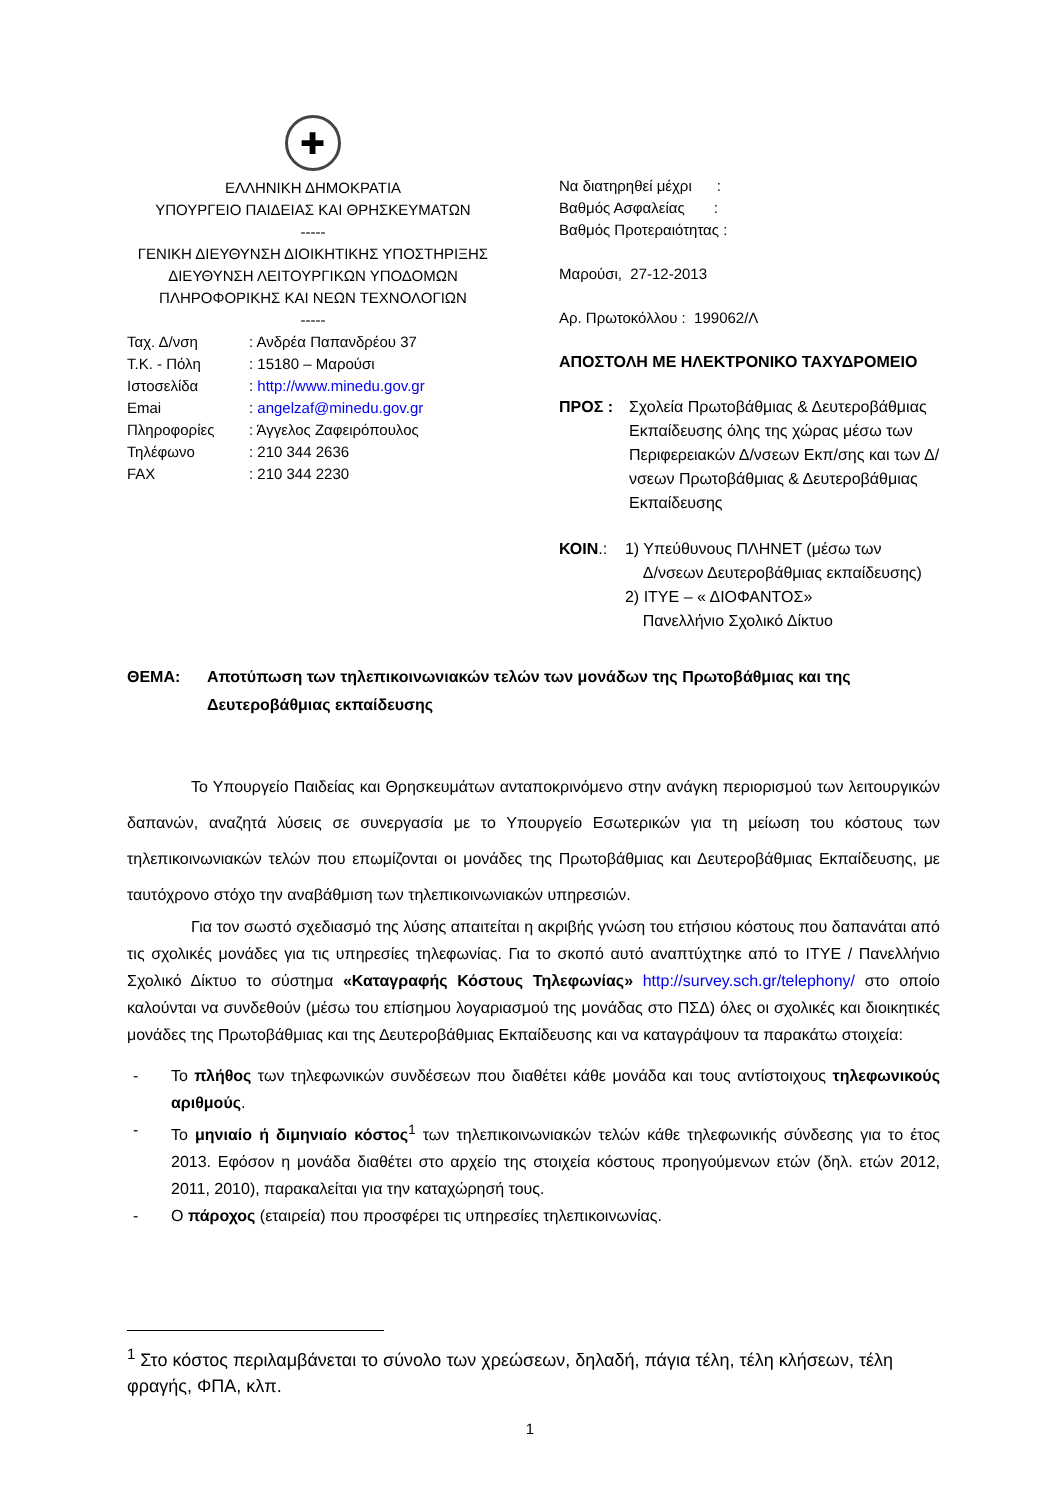✚
ΕΛΛΗΝΙΚΗ ΔΗΜΟΚΡΑΤΙΑ
ΥΠΟΥΡΓΕΙΟ ΠΑΙΔΕΙΑΣ ΚΑΙ ΘΡΗΣΚΕΥΜΑΤΩΝ
-----
ΓΕΝΙΚΗ ΔΙΕΥΘΥΝΣΗ ΔΙΟΙΚΗΤΙΚΗΣ ΥΠΟΣΤΗΡΙΞΗΣ
ΔΙΕΥΘΥΝΣΗ ΛΕΙΤΟΥΡΓΙΚΩΝ ΥΠΟΔΟΜΩΝ
ΠΛΗΡΟΦΟΡΙΚΗΣ ΚΑΙ ΝΕΩΝ ΤΕΧΝΟΛΟΓΙΩΝ
-----
| Ταχ. Δ/νση | : Ανδρέα Παπανδρέου 37 |
| Τ.Κ. - Πόλη | : 15180 – Μαρούσι |
| Ιστοσελίδα | : http://www.minedu.gov.gr |
| Emai | : angelzaf@minedu.gov.gr |
| Πληροφορίες | : Άγγελος Ζαφειρόπουλος |
| Τηλέφωνο | : 210 344 2636 |
| FAX | : 210 344 2230 |
Να διατηρηθεί μέχρι :
Βαθμός Ασφαλείας :
Βαθμός Προτεραιότητας :
Μαρούσι, 27-12-2013
Αρ. Πρωτοκόλλου : 199062/Λ
ΑΠΟΣΤΟΛΗ ΜΕ ΗΛΕΚΤΡΟΝΙΚΟ ΤΑΧΥΔΡΟΜΕΙΟ
ΠΡΟΣ : Σχολεία Πρωτοβάθμιας & Δευτεροβάθμιας Εκπαίδευσης όλης της χώρας μέσω των Περιφερειακών Δ/νσεων Εκπ/σης και των Δ/νσεων Πρωτοβάθμιας & Δευτεροβάθμιας Εκπαίδευσης
ΚΟΙΝ.: 1) Υπεύθυνους ΠΛΗΝΕΤ (μέσω των
Δ/νσεων Δευτεροβάθμιας εκπαίδευσης)
2) ΙΤΥΕ – « ΔΙΟΦΑΝΤΟΣ»
Πανελλήνιο Σχολικό Δίκτυο
ΘΕΜΑ: Αποτύπωση των τηλεπικοινωνιακών τελών των μονάδων της Πρωτοβάθμιας και της Δευτεροβάθμιας εκπαίδευσης
Το Υπουργείο Παιδείας και Θρησκευμάτων ανταποκρινόμενο στην ανάγκη περιορισμού των λειτουργικών δαπανών, αναζητά λύσεις σε συνεργασία με το Υπουργείο Εσωτερικών για τη μείωση του κόστους των τηλεπικοινωνιακών τελών που επωμίζονται οι μονάδες της Πρωτοβάθμιας και Δευτεροβάθμιας Εκπαίδευσης, με ταυτόχρονο στόχο την αναβάθμιση των τηλεπικοινωνιακών υπηρεσιών.
Για τον σωστό σχεδιασμό της λύσης απαιτείται η ακριβής γνώση του ετήσιου κόστους που δαπανάται από τις σχολικές μονάδες για τις υπηρεσίες τηλεφωνίας. Για το σκοπό αυτό αναπτύχτηκε από το ΙΤΥΕ / Πανελλήνιο Σχολικό Δίκτυο το σύστημα «Καταγραφής Κόστους Τηλεφωνίας» http://survey.sch.gr/telephony/ στο οποίο καλούνται να συνδεθούν (μέσω του επίσημου λογαριασμού της μονάδας στο ΠΣΔ) όλες οι σχολικές και διοικητικές μονάδες της Πρωτοβάθμιας και της Δευτεροβάθμιας Εκπαίδευσης και να καταγράψουν τα παρακάτω στοιχεία:
- Το πλήθος των τηλεφωνικών συνδέσεων που διαθέτει κάθε μονάδα και τους αντίστοιχους τηλεφωνικούς αριθμούς.
- Το μηνιαίο ή διμηνιαίο κόστος<sup>1</sup> των τηλεπικοινωνιακών τελών κάθε τηλεφωνικής σύνδεσης για το έτος 2013. Εφόσον η μονάδα διαθέτει στο αρχείο της στοιχεία κόστους προηγούμενων ετών (δηλ. ετών 2012, 2011, 2010), παρακαλείται για την καταχώρησή τους.
- Ο πάροχος (εταιρεία) που προσφέρει τις υπηρεσίες τηλεπικοινωνίας.
<sup>1</sup> Στο κόστος περιλαμβάνεται το σύνολο των χρεώσεων, δηλαδή, πάγια τέλη, τέλη κλήσεων, τέλη φραγής, ΦΠΑ, κλπ.
1